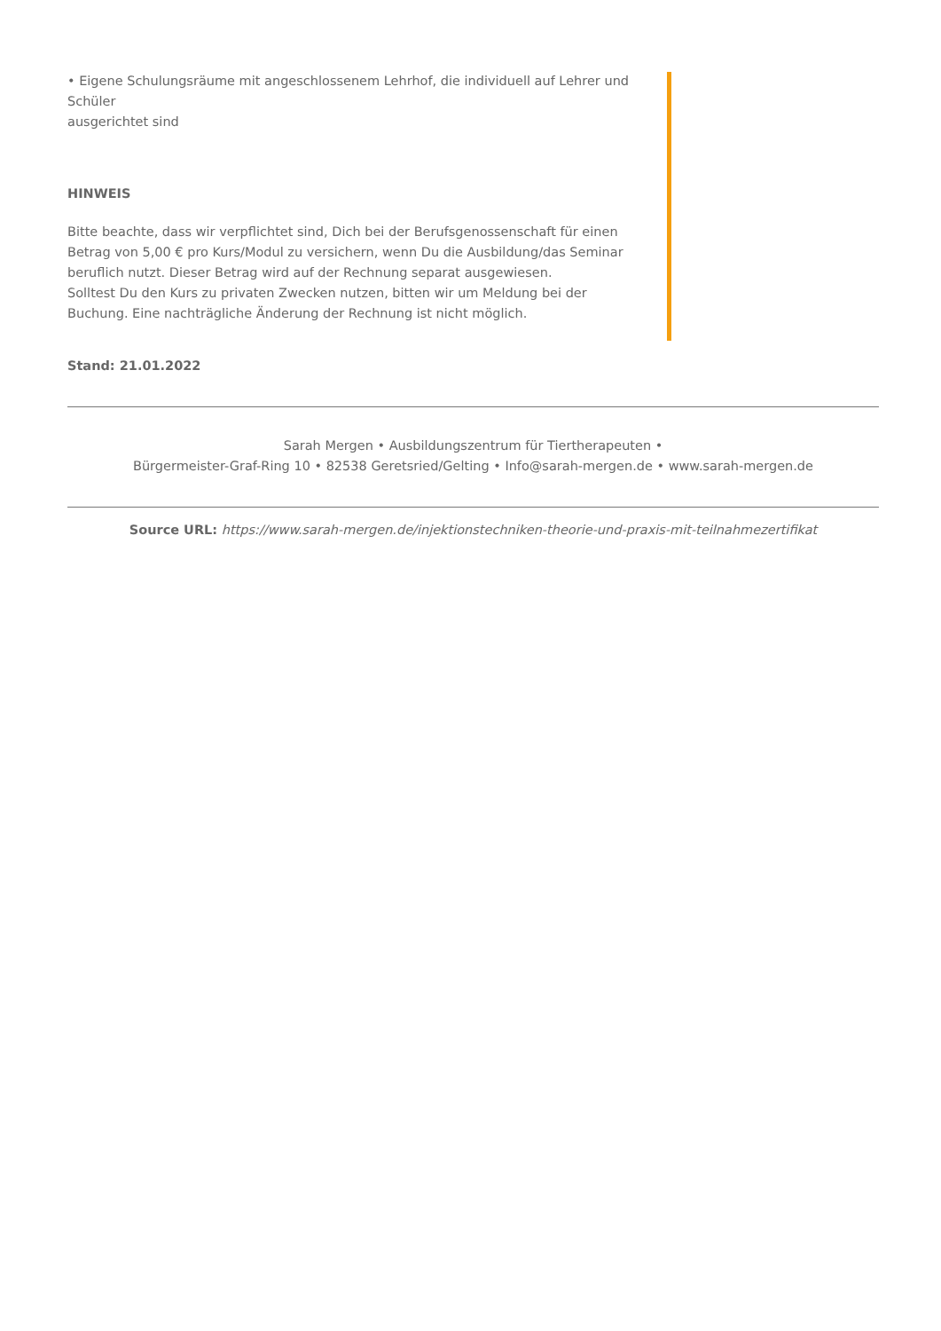• Eigene Schulungsräume mit angeschlossenem Lehrhof, die individuell auf Lehrer und Schüler
ausgerichtet sind
HINWEIS
Bitte beachte, dass wir verpflichtet sind, Dich bei der Berufsgenossenschaft für einen Betrag von 5,00 € pro Kurs/Modul zu versichern, wenn Du die Ausbildung/das Seminar beruflich nutzt. Dieser Betrag wird auf der Rechnung separat ausgewiesen.
Solltest Du den Kurs zu privaten Zwecken nutzen, bitten wir um Meldung bei der Buchung. Eine nachträgliche Änderung der Rechnung ist nicht möglich.
Stand: 21.01.2022
Sarah Mergen • Ausbildungszentrum für Tiertherapeuten •
Bürgermeister-Graf-Ring 10 • 82538 Geretsried/Gelting • Info@sarah-mergen.de • www.sarah-mergen.de
Source URL: https://www.sarah-mergen.de/injektionstechniken-theorie-und-praxis-mit-teilnahmezertifikat